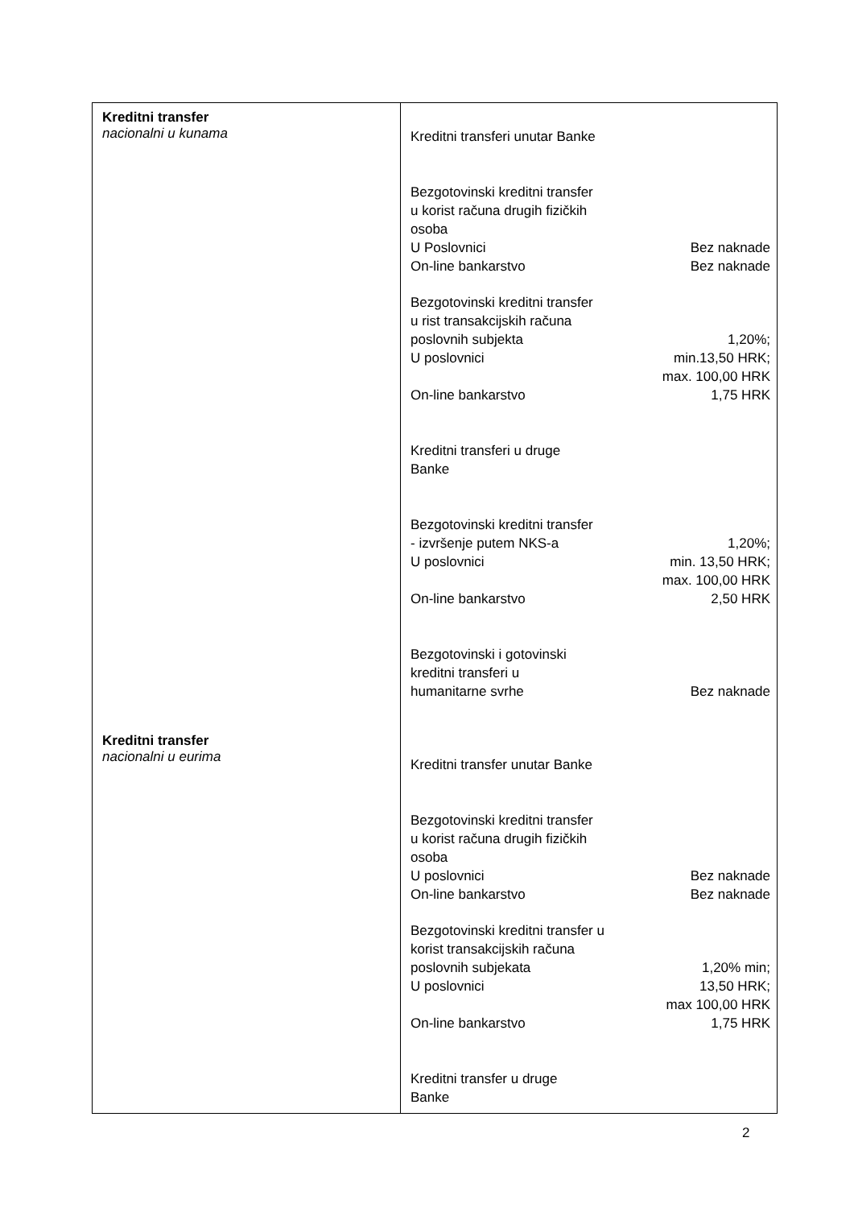| Kreditni transfer nacionalni u kunama Kreditni transfer nacionalni u eurima | / Kreditni transferi unutar Banke / / / Bezgotovinski kreditni transfer u korist računa drugih fizičkih osoba / / / U Poslovnici / Bez naknade / / On-line bankarstvo / Bez naknade / / Bezgotovinski kreditni transfer u rist transakcijskih računa poslovnih subjekta U poslovnici On-line bankarstvo / 1,20%; min.13,50 HRK; max. 100,00 HRK 1,75 HRK / / Kreditni transferi u druge Banke / / / Bezgotovinski kreditni transfer - izvršenje putem NKS-a U poslovnici On-line bankarstvo / 1,20%; min. 13,50 HRK; max. 100,00 HRK 2,50 HRK / / Bezgotovinski i gotovinski kreditni transferi u humanitarne svrhe / Bez naknade / / Kreditni transfer unutar Banke / / / Bezgotovinski kreditni transfer u korist računa drugih fizičkih osoba / / / U poslovnici / Bez naknade / / On-line bankarstvo / Bez naknade / / Bezgotovinski kreditni transfer u korist transakcijskih računa poslovnih subjekata U poslovnici On-line bankarstvo / 1,20% min; 13,50 HRK; max 100,00 HRK 1,75 HRK / / Kreditni transfer u druge Banke / / |
2